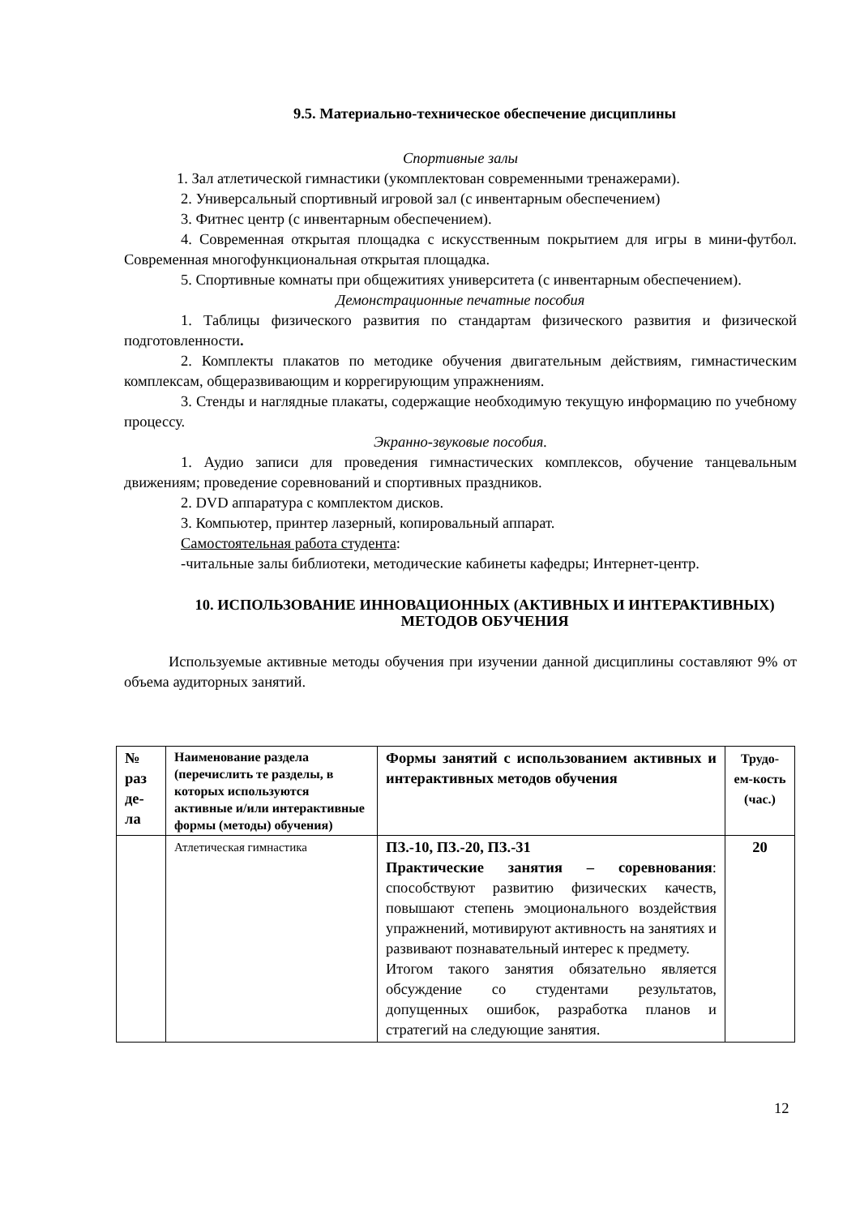9.5. Материально-техническое обеспечение дисциплины
Спортивные залы
1. Зал атлетической гимнастики (укомплектован современными тренажерами).
2. Универсальный спортивный игровой зал (с инвентарным обеспечением)
3. Фитнес центр (с инвентарным обеспечением).
4. Современная открытая площадка с искусственным покрытием для игры в мини-футбол. Современная многофункциональная открытая площадка.
5. Спортивные комнаты при общежитиях университета (с инвентарным обеспечением).
Демонстрационные печатные пособия
1. Таблицы физического развития по стандартам физического развития и физической подготовленности.
2. Комплекты плакатов по методике обучения двигательным действиям, гимнастическим комплексам, общеразвивающим и коррегирующим упражнениям.
3. Стенды и наглядные плакаты, содержащие необходимую текущую информацию по учебному процессу.
Экранно-звуковые пособия.
1. Аудио записи для проведения гимнастических комплексов, обучение танцевальным движениям; проведение соревнований и спортивных праздников.
2. DVD аппаратура с комплектом дисков.
3. Компьютер, принтер лазерный, копировальный аппарат.
Самостоятельная работа студента:
-читальные залы библиотеки, методические кабинеты кафедры; Интернет-центр.
10. ИСПОЛЬЗОВАНИЕ ИННОВАЦИОННЫХ (АКТИВНЫХ И ИНТЕРАКТИВНЫХ) МЕТОДОВ ОБУЧЕНИЯ
Используемые активные методы обучения при изучении данной дисциплины составляют 9% от объема аудиторных занятий.
| № раз де-ла | Наименование раздела (перечислить те разделы, в которых используются активные и/или интерактивные формы (методы) обучения) | Формы занятий с использованием активных и интерактивных методов обучения | Трудо-ем-кость (час.) |
| | Атлетическая гимнастика | ПЗ.-10, ПЗ.-20, ПЗ.-31 Практические занятия – соревнования : способствуют развитию физических качеств, повышают степень эмоционального воздействия упражнений, мотивируют активность на занятиях и развивают познавательный интерес к предмету. Итогом такого занятия обязательно является обсуждение со студентами результатов, допущенных ошибок, разработка планов и стратегий на следующие занятия. | 20 |
12